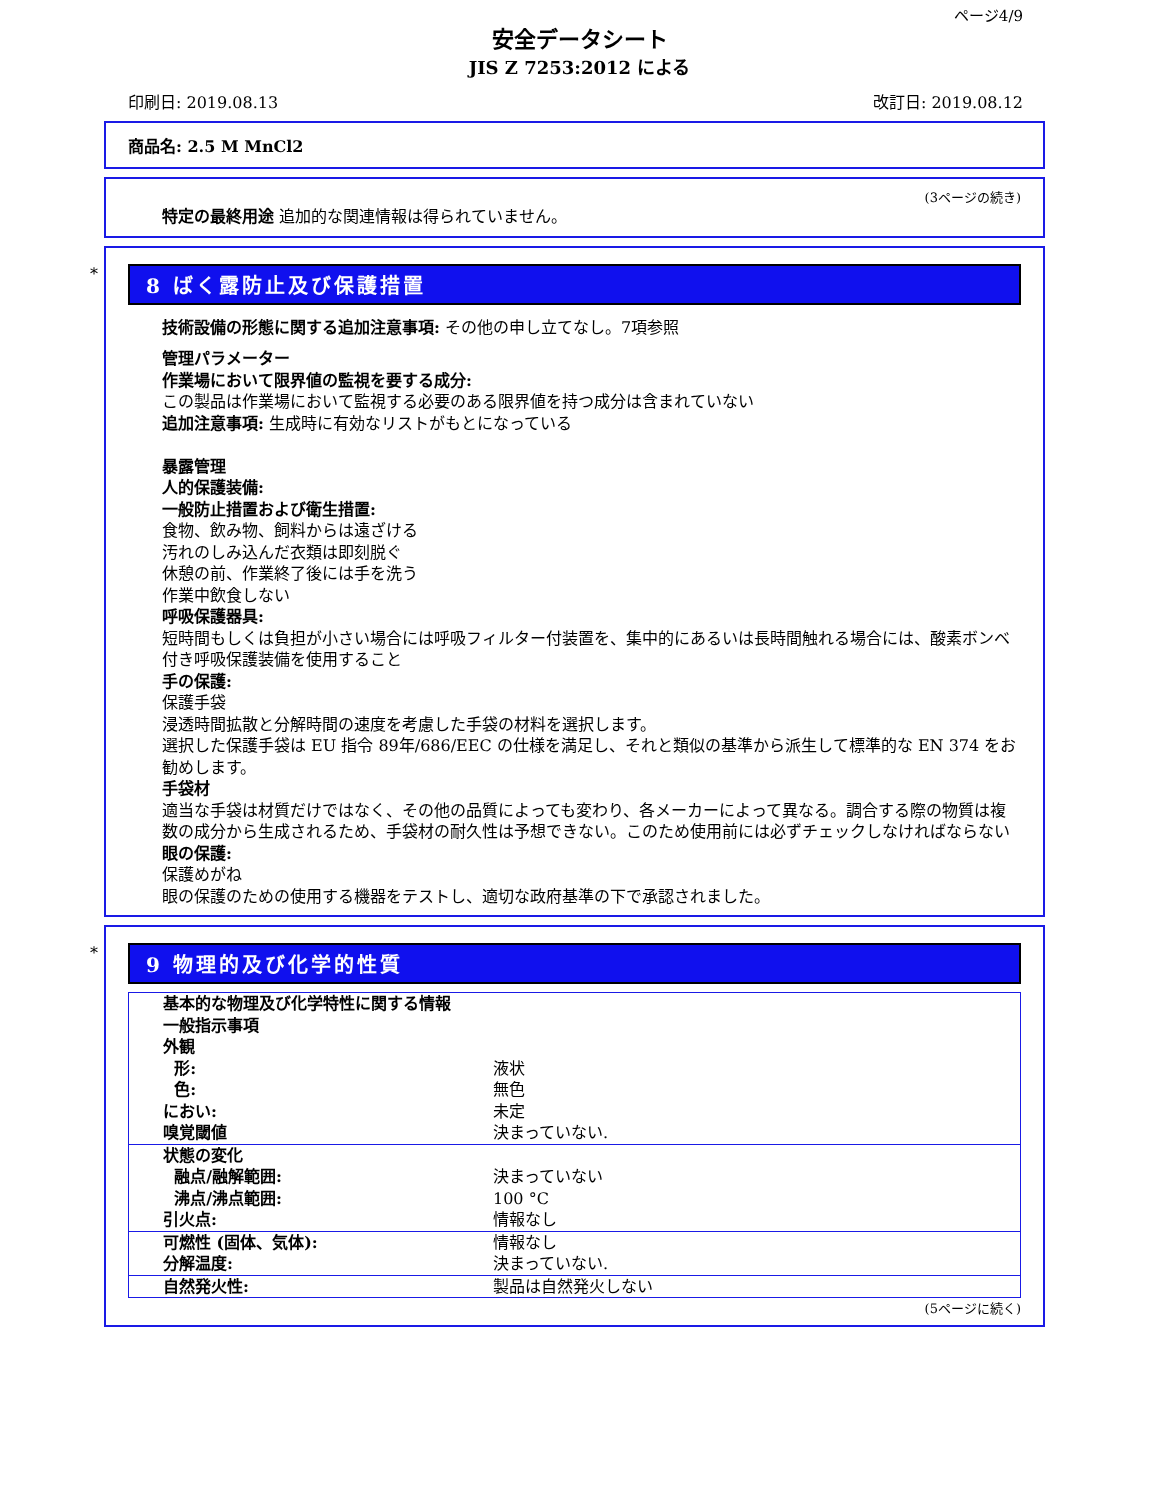ページ4/9
安全データシート
JIS Z 7253:2012 による
印刷日: 2019.08.13 改訂日: 2019.08.12
商品名: 2.5 M MnCl2
(3ページの続き)
特定の最終用途 追加的な関連情報は得られていません。
*
8 ばく露防止及び保護措置
技術設備の形態に関する追加注意事項: その他の申し立てなし。7項参照
管理パラメーター
作業場において限界値の監視を要する成分:
この製品は作業場において監視する必要のある限界値を持つ成分は含まれていない
追加注意事項: 生成時に有効なリストがもとになっている
暴露管理
人的保護装備:
一般防止措置および衛生措置:
食物、飲み物、飼料からは遠ざける
汚れのしみ込んだ衣類は即刻脱ぐ
休憩の前、作業終了後には手を洗う
作業中飲食しない
呼吸保護器具:
短時間もしくは負担が小さい場合には呼吸フィルター付装置を、集中的にあるいは長時間触れる場合には、酸素ボンベ付き呼吸保護装備を使用すること
手の保護:
保護手袋
浸透時間拡散と分解時間の速度を考慮した手袋の材料を選択します。
選択した保護手袋は EU 指令 89年/686/EEC の仕様を満足し、それと類似の基準から派生して標準的な EN 374 をお勧めします。
手袋材
適当な手袋は材質だけではなく、その他の品質によっても変わり、各メーカーによって異なる。調合する際の物質は複数の成分から生成されるため、手袋材の耐久性は予想できない。このため使用前には必ずチェックしなければならない
眼の保護:
保護めがね
眼の保護のための使用する機器をテストし、適切な政府基準の下で承認されました。
*
9 物理的及び化学的性質
| 基本的な物理及び化学特性に関する情報 一般指示事項 外観 | |
| 形: | 液状 |
| 色: | 無色 |
| におい: | 未定 |
| 嗅覚閾値 | 決まっていない. |
| 状態の変化 | |
| 融点/融解範囲: | 決まっていない |
| 沸点/沸点範囲: | 100 °C |
| 引火点: | 情報なし |
| 可燃性 (固体、気体): | 情報なし |
| 分解温度: | 決まっていない. |
| 自然発火性: | 製品は自然発火しない |
(5ページに続く)